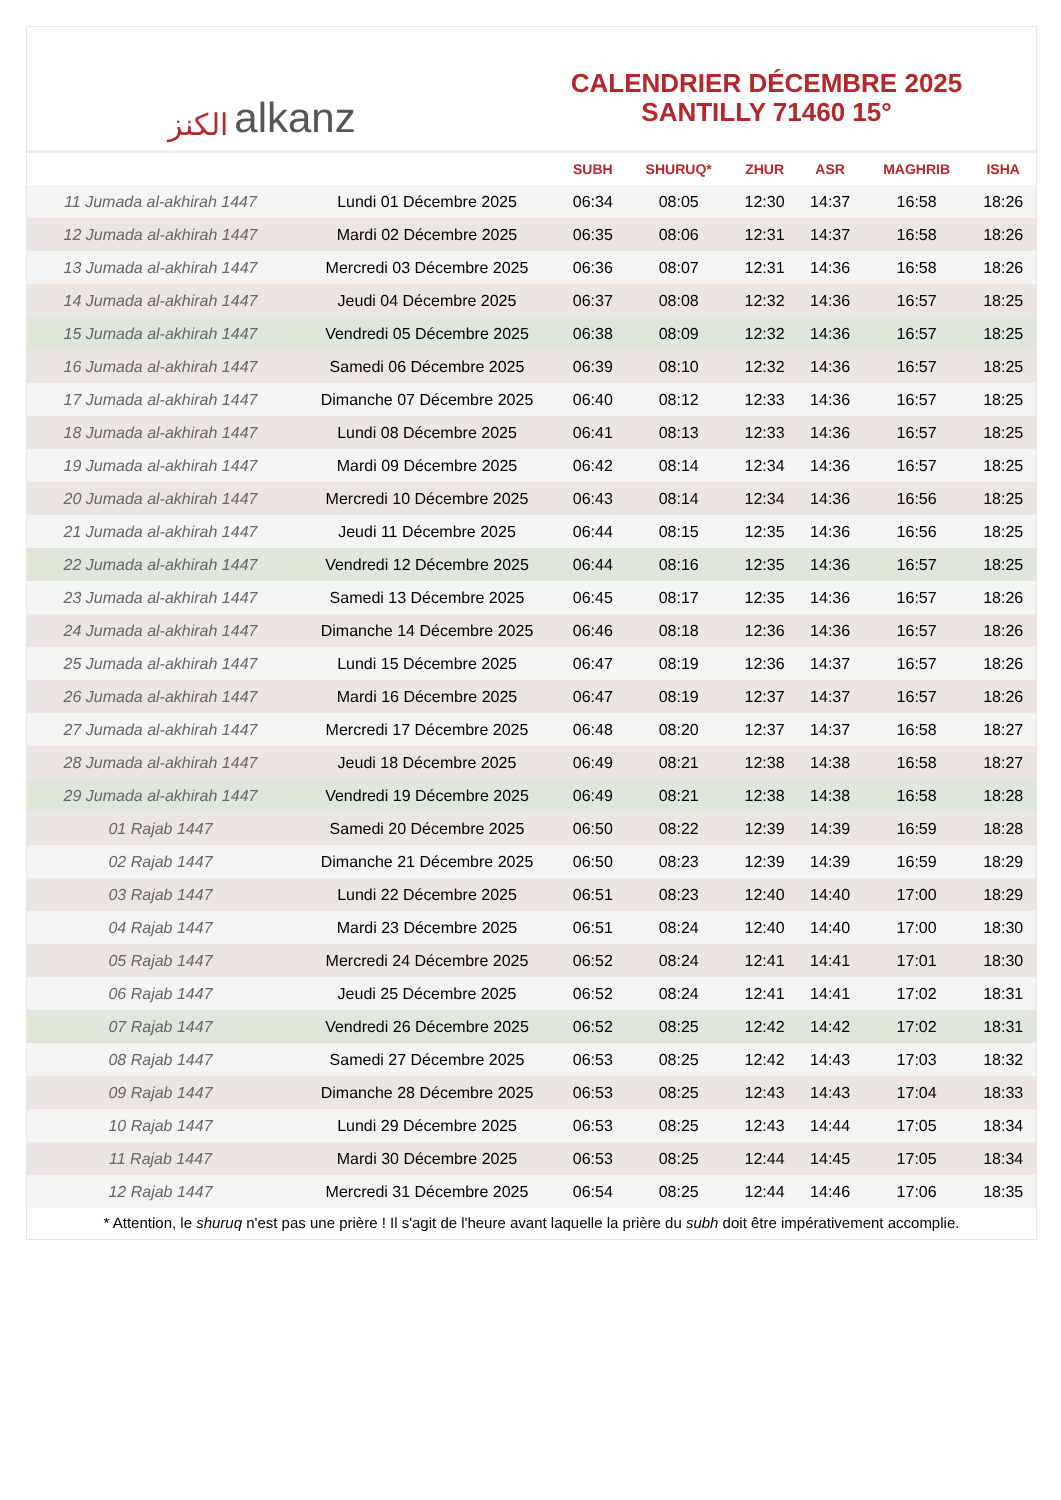الكنز alkanz
CALENDRIER DÉCEMBRE 2025
SANTILLY 71460 15°
| | | SUBH | SHURUQ* | ZHUR | ASR | MAGHRIB | ISHA |
| --- | --- | --- | --- | --- | --- | --- | --- |
| 11 Jumada al-akhirah 1447 | Lundi 01 Décembre 2025 | 06:34 | 08:05 | 12:30 | 14:37 | 16:58 | 18:26 |
| 12 Jumada al-akhirah 1447 | Mardi 02 Décembre 2025 | 06:35 | 08:06 | 12:31 | 14:37 | 16:58 | 18:26 |
| 13 Jumada al-akhirah 1447 | Mercredi 03 Décembre 2025 | 06:36 | 08:07 | 12:31 | 14:36 | 16:58 | 18:26 |
| 14 Jumada al-akhirah 1447 | Jeudi 04 Décembre 2025 | 06:37 | 08:08 | 12:32 | 14:36 | 16:57 | 18:25 |
| 15 Jumada al-akhirah 1447 | Vendredi 05 Décembre 2025 | 06:38 | 08:09 | 12:32 | 14:36 | 16:57 | 18:25 |
| 16 Jumada al-akhirah 1447 | Samedi 06 Décembre 2025 | 06:39 | 08:10 | 12:32 | 14:36 | 16:57 | 18:25 |
| 17 Jumada al-akhirah 1447 | Dimanche 07 Décembre 2025 | 06:40 | 08:12 | 12:33 | 14:36 | 16:57 | 18:25 |
| 18 Jumada al-akhirah 1447 | Lundi 08 Décembre 2025 | 06:41 | 08:13 | 12:33 | 14:36 | 16:57 | 18:25 |
| 19 Jumada al-akhirah 1447 | Mardi 09 Décembre 2025 | 06:42 | 08:14 | 12:34 | 14:36 | 16:57 | 18:25 |
| 20 Jumada al-akhirah 1447 | Mercredi 10 Décembre 2025 | 06:43 | 08:14 | 12:34 | 14:36 | 16:56 | 18:25 |
| 21 Jumada al-akhirah 1447 | Jeudi 11 Décembre 2025 | 06:44 | 08:15 | 12:35 | 14:36 | 16:56 | 18:25 |
| 22 Jumada al-akhirah 1447 | Vendredi 12 Décembre 2025 | 06:44 | 08:16 | 12:35 | 14:36 | 16:57 | 18:25 |
| 23 Jumada al-akhirah 1447 | Samedi 13 Décembre 2025 | 06:45 | 08:17 | 12:35 | 14:36 | 16:57 | 18:26 |
| 24 Jumada al-akhirah 1447 | Dimanche 14 Décembre 2025 | 06:46 | 08:18 | 12:36 | 14:36 | 16:57 | 18:26 |
| 25 Jumada al-akhirah 1447 | Lundi 15 Décembre 2025 | 06:47 | 08:19 | 12:36 | 14:37 | 16:57 | 18:26 |
| 26 Jumada al-akhirah 1447 | Mardi 16 Décembre 2025 | 06:47 | 08:19 | 12:37 | 14:37 | 16:57 | 18:26 |
| 27 Jumada al-akhirah 1447 | Mercredi 17 Décembre 2025 | 06:48 | 08:20 | 12:37 | 14:37 | 16:58 | 18:27 |
| 28 Jumada al-akhirah 1447 | Jeudi 18 Décembre 2025 | 06:49 | 08:21 | 12:38 | 14:38 | 16:58 | 18:27 |
| 29 Jumada al-akhirah 1447 | Vendredi 19 Décembre 2025 | 06:49 | 08:21 | 12:38 | 14:38 | 16:58 | 18:28 |
| 01 Rajab 1447 | Samedi 20 Décembre 2025 | 06:50 | 08:22 | 12:39 | 14:39 | 16:59 | 18:28 |
| 02 Rajab 1447 | Dimanche 21 Décembre 2025 | 06:50 | 08:23 | 12:39 | 14:39 | 16:59 | 18:29 |
| 03 Rajab 1447 | Lundi 22 Décembre 2025 | 06:51 | 08:23 | 12:40 | 14:40 | 17:00 | 18:29 |
| 04 Rajab 1447 | Mardi 23 Décembre 2025 | 06:51 | 08:24 | 12:40 | 14:40 | 17:00 | 18:30 |
| 05 Rajab 1447 | Mercredi 24 Décembre 2025 | 06:52 | 08:24 | 12:41 | 14:41 | 17:01 | 18:30 |
| 06 Rajab 1447 | Jeudi 25 Décembre 2025 | 06:52 | 08:24 | 12:41 | 14:41 | 17:02 | 18:31 |
| 07 Rajab 1447 | Vendredi 26 Décembre 2025 | 06:52 | 08:25 | 12:42 | 14:42 | 17:02 | 18:31 |
| 08 Rajab 1447 | Samedi 27 Décembre 2025 | 06:53 | 08:25 | 12:42 | 14:43 | 17:03 | 18:32 |
| 09 Rajab 1447 | Dimanche 28 Décembre 2025 | 06:53 | 08:25 | 12:43 | 14:43 | 17:04 | 18:33 |
| 10 Rajab 1447 | Lundi 29 Décembre 2025 | 06:53 | 08:25 | 12:43 | 14:44 | 17:05 | 18:34 |
| 11 Rajab 1447 | Mardi 30 Décembre 2025 | 06:53 | 08:25 | 12:44 | 14:45 | 17:05 | 18:34 |
| 12 Rajab 1447 | Mercredi 31 Décembre 2025 | 06:54 | 08:25 | 12:44 | 14:46 | 17:06 | 18:35 |
* Attention, le shuruq n'est pas une prière ! Il s'agit de l'heure avant laquelle la prière du subh doit être impérativement accomplie.